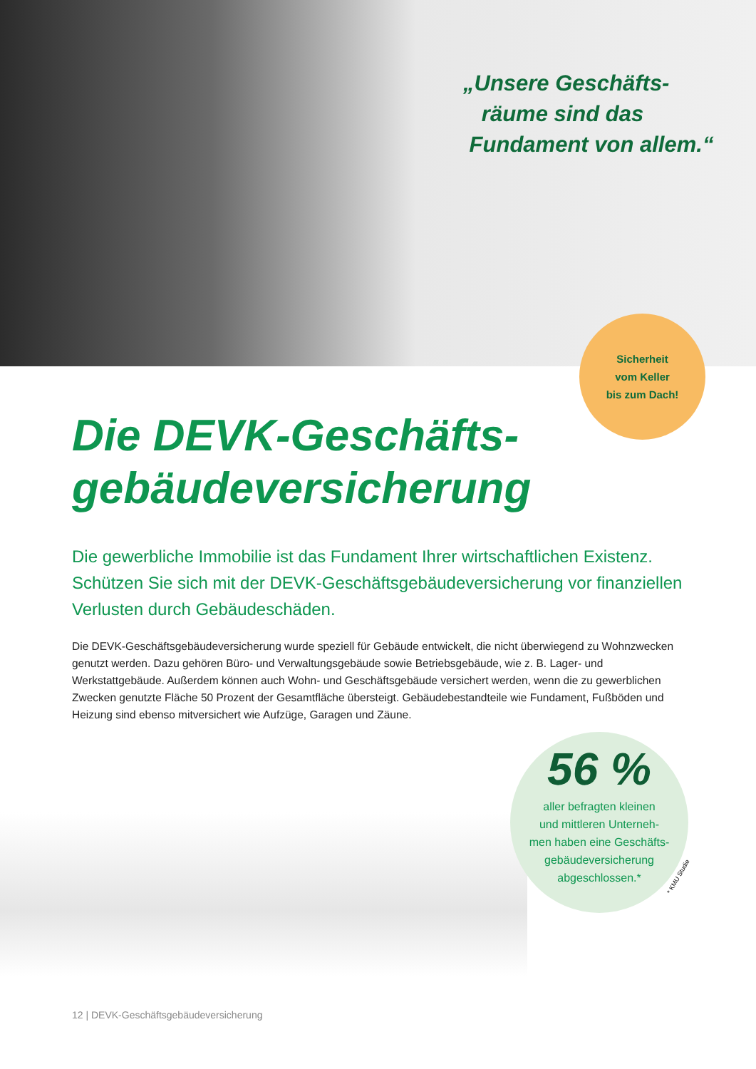„Unsere Geschäfts-
räume sind das
Fundament von allem.“
Sicherheit
vom Keller
bis zum Dach!
Die DEVK-Geschäfts-
gebäudeversicherung
Die gewerbliche Immobilie ist das Fundament Ihrer wirtschaftlichen Existenz. Schützen Sie sich mit der DEVK-Geschäftsgebäudeversicherung vor finanziellen Verlusten durch Gebäudeschäden.
Die DEVK-Geschäftsgebäudeversicherung wurde speziell für Gebäude entwickelt, die nicht überwiegend zu Wohn­zwecken genutzt werden. Dazu gehören Büro- und Verwaltungsgebäude sowie Betriebsgebäude, wie z. B. Lager- und Werkstattgebäude. Außerdem können auch Wohn- und Geschäftsgebäude versichert werden, wenn die zu gewerblichen Zwecken genutzte Fläche 50 Prozent der Gesamtfläche übersteigt. Gebäudebestandteile wie Funda­ment, Fußböden und Heizung sind ebenso mitversichert wie Aufzüge, Garagen und Zäune.
56 %
aller befragten kleinen
und mittleren Unterneh-
men haben eine Geschäfts-
gebäudeversicherung
abgeschlossen.*
* KMU Studie
12 | DEVK-Geschäftsgebäudeversicherung